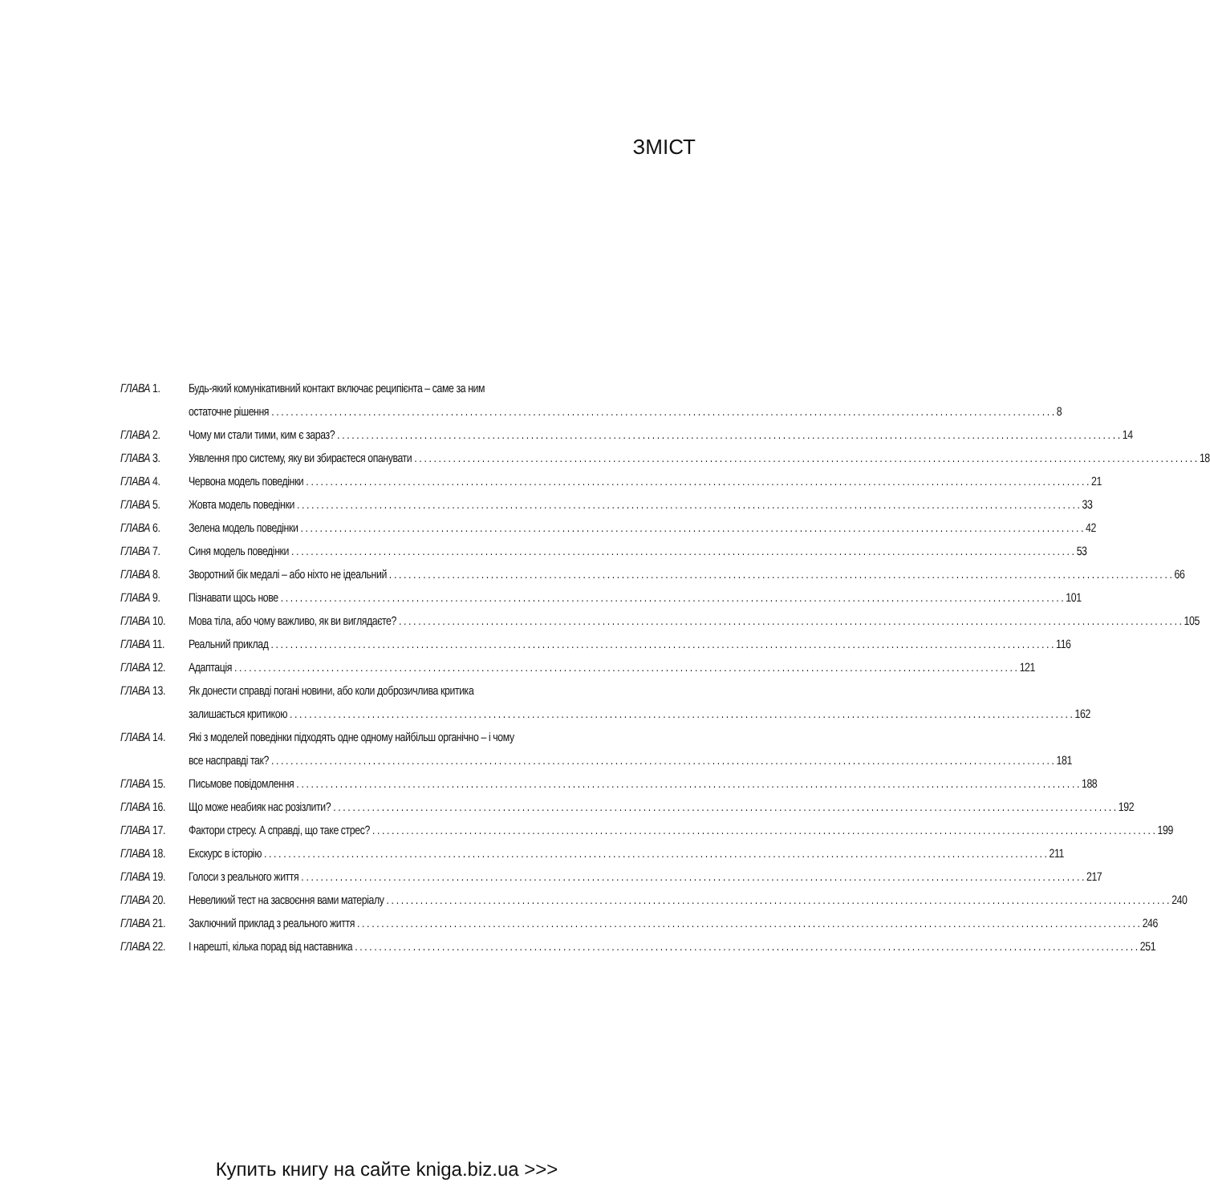ЗМІСТ
ГЛАВА 1. Будь-який комунікативний контакт включає реципієнта – саме за ним
остаточне рішення 8
ГЛАВА 2. Чому ми стали тими, ким є зараз? 14
ГЛАВА 3. Уявлення про систему, яку ви збираєтеся опанувати 18
ГЛАВА 4. Червона модель поведінки 21
ГЛАВА 5. Жовта модель поведінки 33
ГЛАВА 6. Зелена модель поведінки 42
ГЛАВА 7. Синя модель поведінки 53
ГЛАВА 8. Зворотний бік медалі – або ніхто не ідеальний 66
ГЛАВА 9. Пізнавати щось нове 101
ГЛАВА 10. Мова тіла, або чому важливо, як ви виглядаєте? 105
ГЛАВА 11. Реальний приклад 116
ГЛАВА 12. Адаптація 121
ГЛАВА 13. Як донести справді погані новини, або коли доброзичлива критика
залишається критикою 162
ГЛАВА 14. Які з моделей поведінки підходять одне одному найбільш органічно – і чому
все насправді так? 181
ГЛАВА 15. Письмове повідомлення 188
ГЛАВА 16. Що може неабияк нас розізлити? 192
ГЛАВА 17. Фактори стресу. А справді, що таке стрес? 199
ГЛАВА 18. Екскурс в історію 211
ГЛАВА 19. Голоси з реального життя 217
ГЛАВА 20. Невеликий тест на засвоєння вами матеріалу 240
ГЛАВА 21. Заключний приклад з реального життя 246
ГЛАВА 22. І нарешті, кілька порад від наставника 251
Купить книгу на сайте kniga.biz.ua >>>